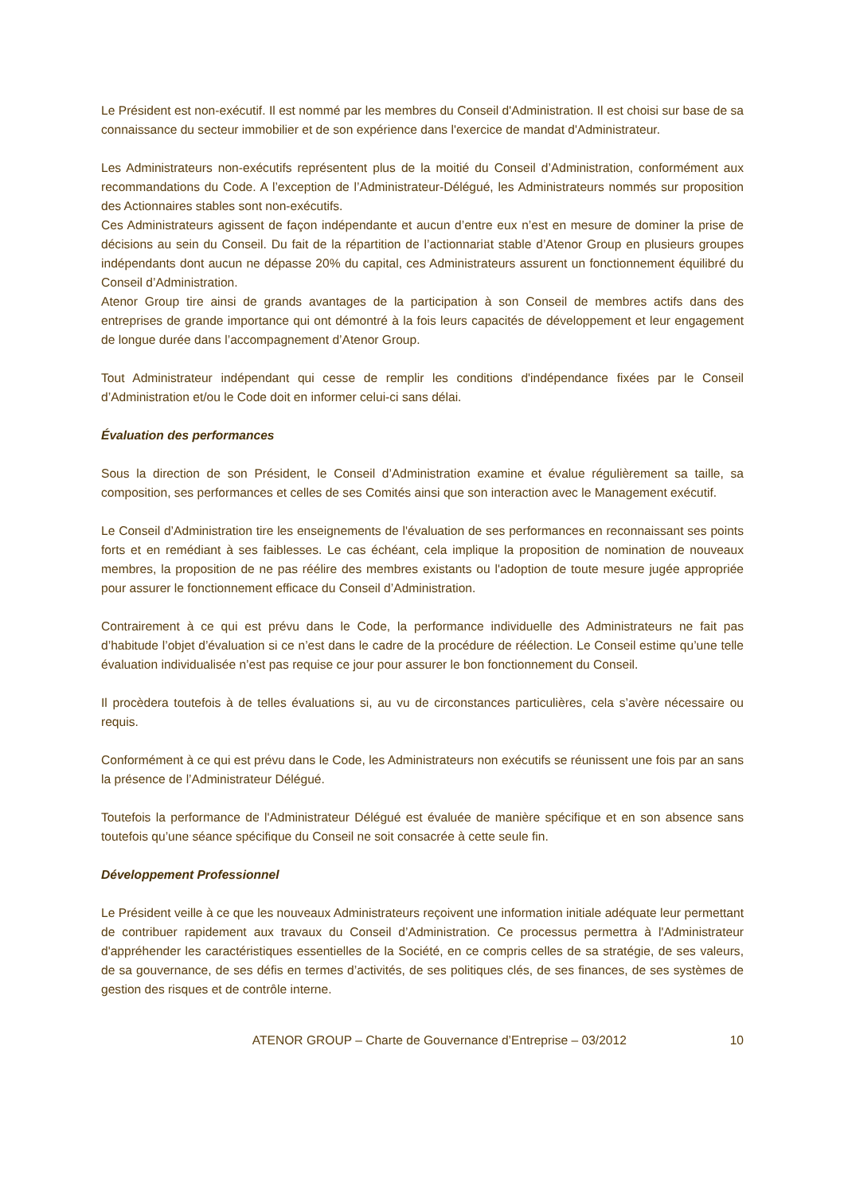Le Président est non-exécutif. Il est nommé par les membres du Conseil d'Administration. Il est choisi sur base de sa connaissance du secteur immobilier et de son expérience dans l'exercice de mandat d'Administrateur.
Les Administrateurs non-exécutifs représentent plus de la moitié du Conseil d’Administration, conformément aux recommandations du Code. A l’exception de l’Administrateur-Délégué, les Administrateurs nommés sur proposition des Actionnaires stables sont non-exécutifs.
Ces Administrateurs agissent de façon indépendante et aucun d’entre eux n’est en mesure de dominer la prise de décisions au sein du Conseil. Du fait de la répartition de l’actionnariat stable d’Atenor Group en plusieurs groupes indépendants dont aucun ne dépasse 20% du capital, ces Administrateurs assurent un fonctionnement équilibré du Conseil d’Administration.
Atenor Group tire ainsi de grands avantages de la participation à son Conseil de membres actifs dans des entreprises de grande importance qui ont démontré à la fois leurs capacités de développement et leur engagement de longue durée dans l’accompagnement d’Atenor Group.
Tout Administrateur indépendant qui cesse de remplir les conditions d'indépendance fixées par le Conseil d’Administration et/ou le Code doit en informer celui-ci sans délai.
Évaluation des performances
Sous la direction de son Président, le Conseil d’Administration examine et évalue régulièrement sa taille, sa composition, ses performances et celles de ses Comités ainsi que son interaction avec le Management exécutif.
Le Conseil d’Administration tire les enseignements de l'évaluation de ses performances en reconnaissant ses points forts et en remédiant à ses faiblesses. Le cas échéant, cela implique la proposition de nomination de nouveaux membres, la proposition de ne pas réélire des membres existants ou l'adoption de toute mesure jugée appropriée pour assurer le fonctionnement efficace du Conseil d’Administration.
Contrairement à ce qui est prévu dans le Code, la performance individuelle des Administrateurs ne fait pas d’habitude l’objet d’évaluation si ce n’est dans le cadre de la procédure de réélection. Le Conseil estime qu’une telle évaluation individualisée n’est pas requise ce jour pour assurer le bon fonctionnement du Conseil.
Il procèdera toutefois à de telles évaluations si, au vu de circonstances particulières, cela s’avère nécessaire ou requis.
Conformément à ce qui est prévu dans le Code, les Administrateurs non exécutifs se réunissent une fois par an sans la présence de l’Administrateur Délégué.
Toutefois la performance de l'Administrateur Délégué est évaluée de manière spécifique et en son absence sans toutefois qu’une séance spécifique du Conseil ne soit consacrée à cette seule fin.
Développement Professionnel
Le Président veille à ce que les nouveaux Administrateurs reçoivent une information initiale adéquate leur permettant de contribuer rapidement aux travaux du Conseil d’Administration. Ce processus permettra à l'Administrateur d'appréhender les caractéristiques essentielles de la Société, en ce compris celles de sa stratégie, de ses valeurs, de sa gouvernance, de ses défis en termes d’activités, de ses politiques clés, de ses finances, de ses systèmes de gestion des risques et de contrôle interne.
ATENOR GROUP – Charte de Gouvernance d’Entreprise – 03/2012 10